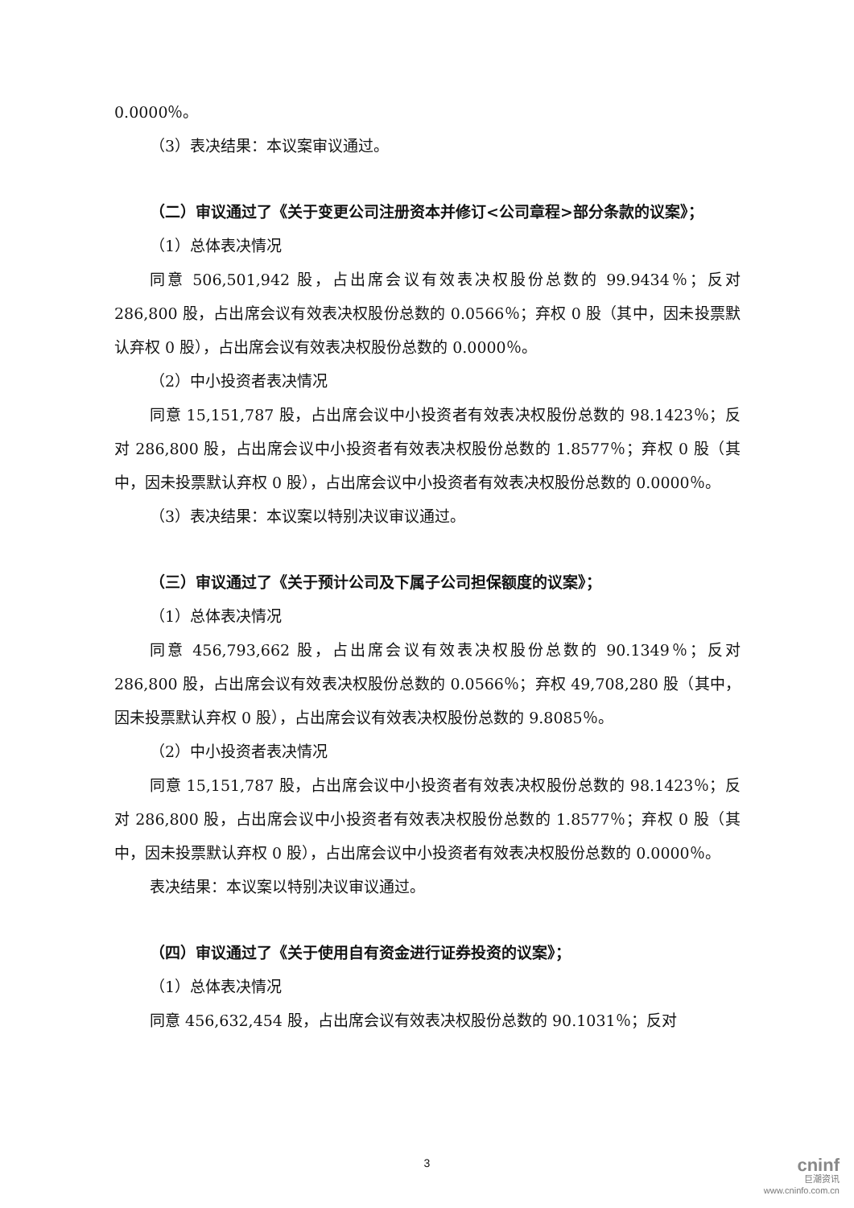0.0000％。
（3）表决结果：本议案审议通过。
（二）审议通过了《关于变更公司注册资本并修订<公司章程>部分条款的议案》；
（1）总体表决情况
同意 506,501,942 股，占出席会议有效表决权股份总数的 99.9434％；反对 286,800 股，占出席会议有效表决权股份总数的 0.0566％；弃权 0 股（其中，因未投票默认弃权 0 股），占出席会议有效表决权股份总数的 0.0000％。
（2）中小投资者表决情况
同意 15,151,787 股，占出席会议中小投资者有效表决权股份总数的 98.1423％；反对 286,800 股，占出席会议中小投资者有效表决权股份总数的 1.8577％；弃权 0 股（其中，因未投票默认弃权 0 股），占出席会议中小投资者有效表决权股份总数的 0.0000％。
（3）表决结果：本议案以特别决议审议通过。
（三）审议通过了《关于预计公司及下属子公司担保额度的议案》；
（1）总体表决情况
同意 456,793,662 股，占出席会议有效表决权股份总数的 90.1349％；反对 286,800 股，占出席会议有效表决权股份总数的 0.0566％；弃权 49,708,280 股（其中，因未投票默认弃权 0 股），占出席会议有效表决权股份总数的 9.8085％。
（2）中小投资者表决情况
同意 15,151,787 股，占出席会议中小投资者有效表决权股份总数的 98.1423％；反对 286,800 股，占出席会议中小投资者有效表决权股份总数的 1.8577％；弃权 0 股（其中，因未投票默认弃权 0 股），占出席会议中小投资者有效表决权股份总数的 0.0000％。
表决结果：本议案以特别决议审议通过。
（四）审议通过了《关于使用自有资金进行证券投资的议案》；
（1）总体表决情况
同意 456,632,454 股，占出席会议有效表决权股份总数的 90.1031％；反对
3
cninf
巨潮资讯
www.cninfo.com.cn